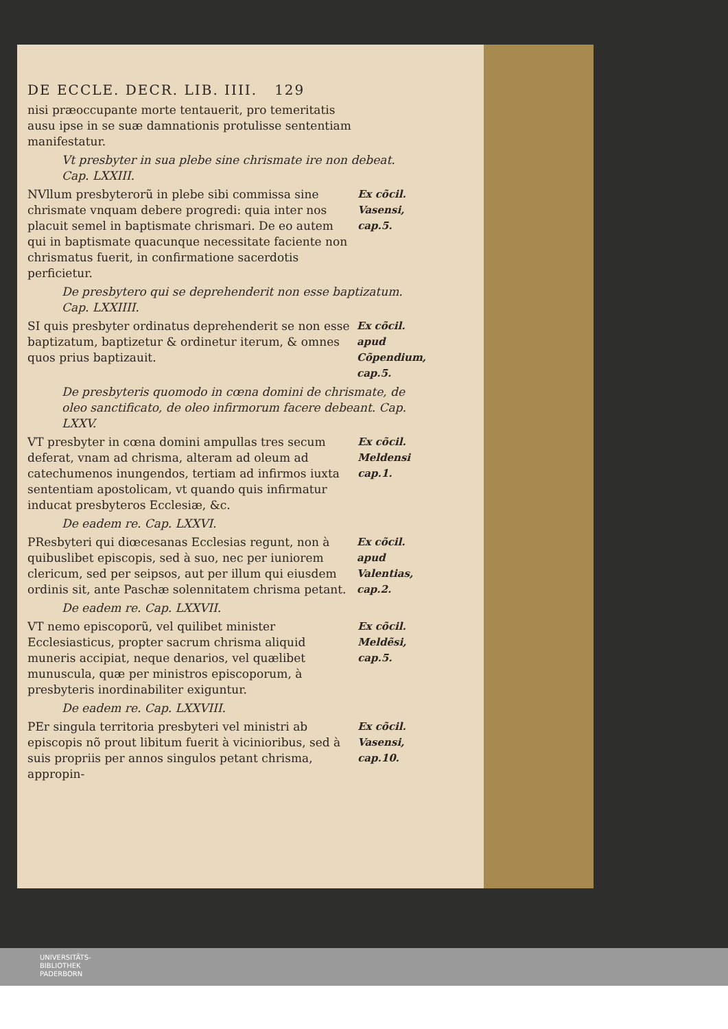DE ECCLE. DECR. LIB. IIII. 129
nisi præoccupante morte tentauerit, pro temeritatis ausu ipse in se suæ damnationis protulisse sententiam manifestatur.
Vt presbyter in sua plebe sine chrismate ire non debeat. Cap. LXXIII.
NVllum presbyterorũ in plebe sibi commissa sine chrismate vnquam debere progredi: quia inter nos placuit semel in baptismate chrismari. De eo autem qui in baptismate quacunque necessitate faciente non chrismatus fuerit, in confirmatione sacerdotis perficietur.
Ex cõcil. Vasensi, cap.5.
De presbytero qui se deprehenderit non esse baptizatum. Cap. LXXIIII.
SI quis presbyter ordinatus deprehenderit se non esse baptizatum, baptizetur & ordinetur iterum, & omnes quos prius baptizauit.
Ex cõcil. apud Cõpendium, cap.5.
De presbyteris quomodo in cœna domini de chrismate, de oleo sanctificato, de oleo infirmorum facere debeant. Cap. LXXV.
VT presbyter in cœna domini ampullas tres secum deferat, vnam ad chrisma, alteram ad oleum ad catechumenos inungendos, tertiam ad infirmos iuxta sententiam apostolicam, vt quando quis infirmatur inducat presbyteros Ecclesiæ, &c.
Ex cõcil. Meldensi cap.1.
De eadem re. Cap. LXXVI.
PResbyteri qui diœcesanas Ecclesias regunt, non à quibuslibet episcopis, sed à suo, nec per iuniorem clericum, sed per seipsos, aut per illum qui eiusdem ordinis sit, ante Paschæ solennitatem chrisma petant.
Ex cõcil. apud Valentias, cap.2.
De eadem re. Cap. LXXVII.
VT nemo episcoporũ, vel quilibet minister Ecclesiasticus, propter sacrum chrisma aliquid muneris accipiat, neque denarios, vel quælibet munuscula, quæ per ministros episcoporum, à presbyteris inordinabiliter exiguntur.
Ex cõcil. Meldẽsi, cap.5.
De eadem re. Cap. LXXVIII.
PEr singula territoria presbyteri vel ministri ab episcopis nõ prout libitum fuerit à vicinioribus, sed à suis propriis per annos singulos petant chrisma, appropin-
Ex cõcil. Vasensi, cap.10.
UNIVERSITÄTS-
BIBLIOTHEK
PADERBORN